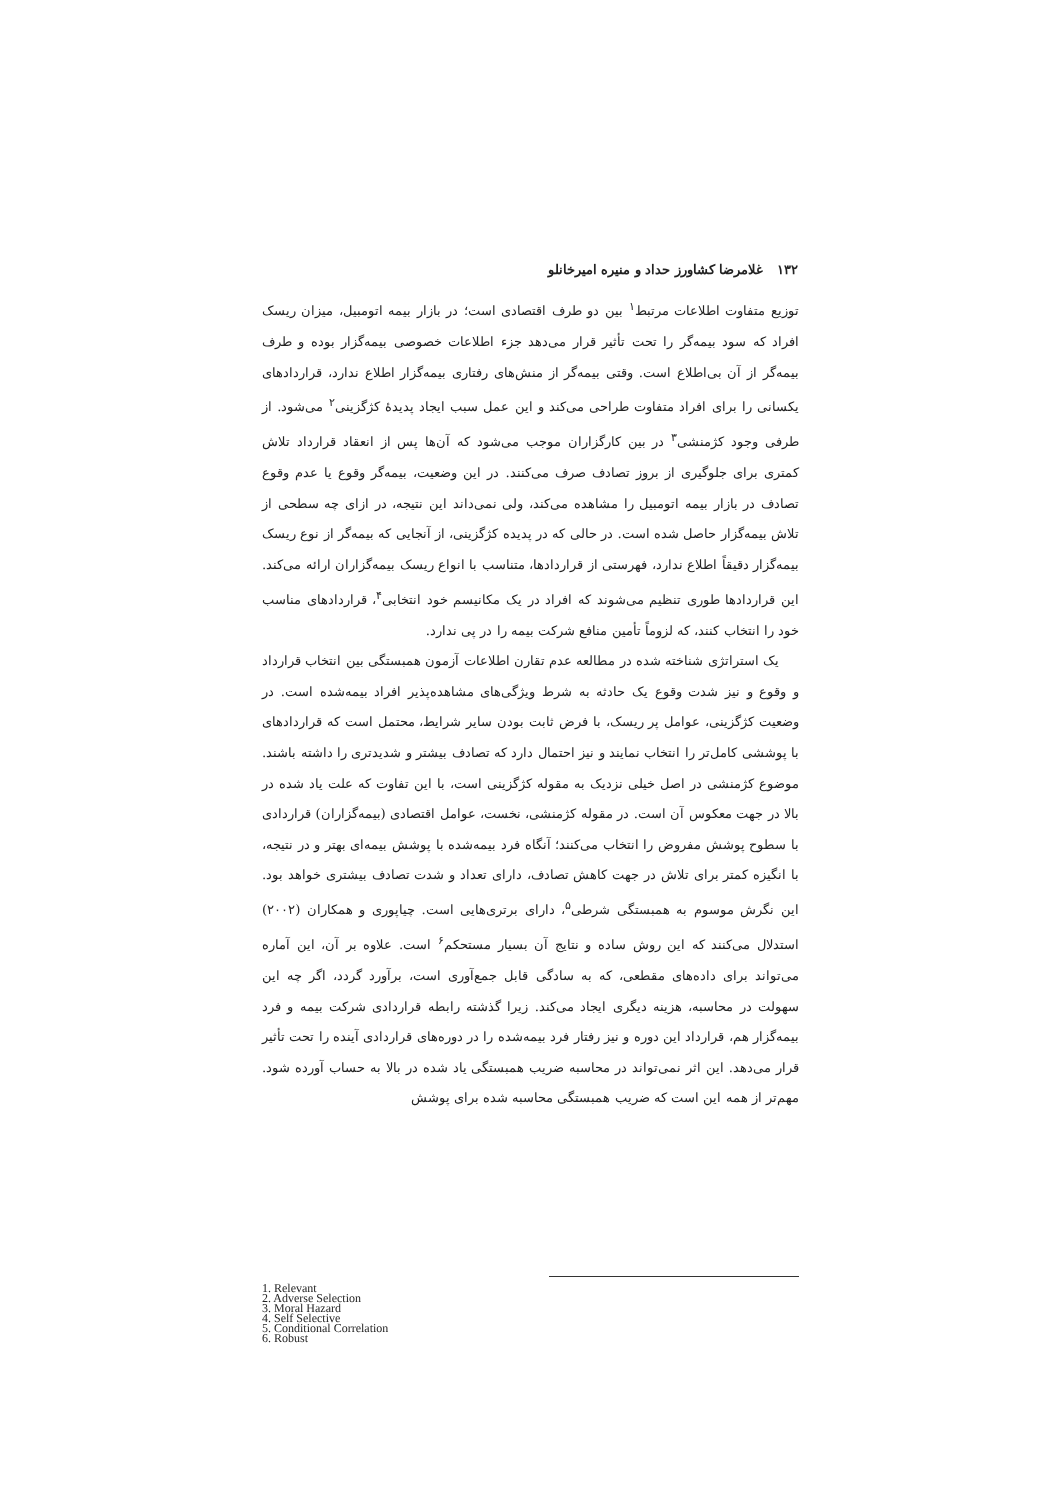۱۳۲ غلامرضا کشاورز حداد و منیره امیرخانلو
توزیع متفاوت اطلاعات مرتبط<sup>۱</sup> بین دو طرف اقتصادی است؛ در بازار بیمه اتومبیل، میزان ریسک افراد که سود بیمه‌گر را تحت تأثیر قرار می‌دهد جزء اطلاعات خصوصی بیمه‌گزار بوده و طرف بیمه‌گر از آن بی‌اطلاع است. وقتی بیمه‌گر از منش‌های رفتاری بیمه‌گزار اطلاع ندارد، قراردادهای یکسانی را برای افراد متفاوت طراحی می‌کند و این عمل سبب ایجاد پدیدهٔ کژگزینی<sup>۲</sup> می‌شود. از طرفی وجود کژمنشی<sup>۳</sup> در بین کارگزاران موجب می‌شود که آن‌ها پس از انعقاد قرارداد تلاش کمتری برای جلوگیری از بروز تصادف صرف می‌کنند. در این وضعیت، بیمه‌گر وقوع یا عدم وقوع تصادف در بازار بیمه اتومبیل را مشاهده می‌کند، ولی نمی‌داند این نتیجه، در ازای چه سطحی از تلاش بیمه‌گزار حاصل شده است. در حالی که در پدیده کژگزینی، از آنجایی که بیمه‌گر از نوع ریسک بیمه‌گزار دقیقاً اطلاع ندارد، فهرستی از قراردادها، متناسب با انواع ریسک بیمه‌گزاران ارائه می‌کند. این قراردادها طوری تنظیم می‌شوند که افراد در یک مکانیسم خود انتخابی<sup>۴</sup>، قراردادهای مناسب خود را انتخاب کنند، که لزوماً تأمین منافع شرکت بیمه را در پی ندارد.
یک استراتژی شناخته شده در مطالعه عدم تقارن اطلاعات آزمون همبستگی بین انتخاب قرارداد و وقوع و نیز شدت وقوع یک حادثه به شرط ویژگی‌های مشاهده‌پذیر افراد بیمه‌شده است. در وضعیت کژگزینی، عوامل پر ریسک، با فرض ثابت بودن سایر شرایط، محتمل است که قراردادهای با پوششی کامل‌تر را انتخاب نمایند و نیز احتمال دارد که تصادف بیشتر و شدیدتری را داشته باشند. موضوع کژمنشی در اصل خیلی نزدیک به مقوله کژگزینی است، با این تفاوت که علت یاد شده در بالا در جهت معکوس آن است. در مقوله کژمنشی، نخست، عوامل اقتصادی (بیمه‌گزاران) قراردادی با سطوح پوشش مفروض را انتخاب می‌کنند؛ آنگاه فرد بیمه‌شده با پوشش بیمه‌ای بهتر و در نتیجه، با انگیزه کمتر برای تلاش در جهت کاهش تصادف، دارای تعداد و شدت تصادف بیشتری خواهد بود. این نگرش موسوم به همبستگی شرطی<sup>۵</sup>، دارای برتری‌هایی است. چیاپوری و همکاران (۲۰۰۲) استدلال می‌کنند که این روش ساده و نتایج آن بسیار مستحکم<sup>۶</sup> است. علاوه بر آن، این آماره می‌تواند برای داده‌های مقطعی، که به سادگی قابل جمع‌آوری است، برآورد گردد، اگر چه این سهولت در محاسبه، هزینه دیگری ایجاد می‌کند. زیرا گذشته رابطه قراردادی شرکت بیمه و فرد بیمه‌گزار هم، قرارداد این دوره و نیز رفتار فرد بیمه‌شده را در دوره‌های قراردادی آینده را تحت تأثیر قرار می‌دهد. این اثر نمی‌تواند در محاسبه ضریب همبستگی یاد شده در بالا به حساب آورده شود. مهم‌تر از همه این است که ضریب همبستگی محاسبه شده برای پوشش
1. Relevant
2. Adverse Selection
3. Moral Hazard
4. Self Selective
5. Conditional Correlation
6. Robust